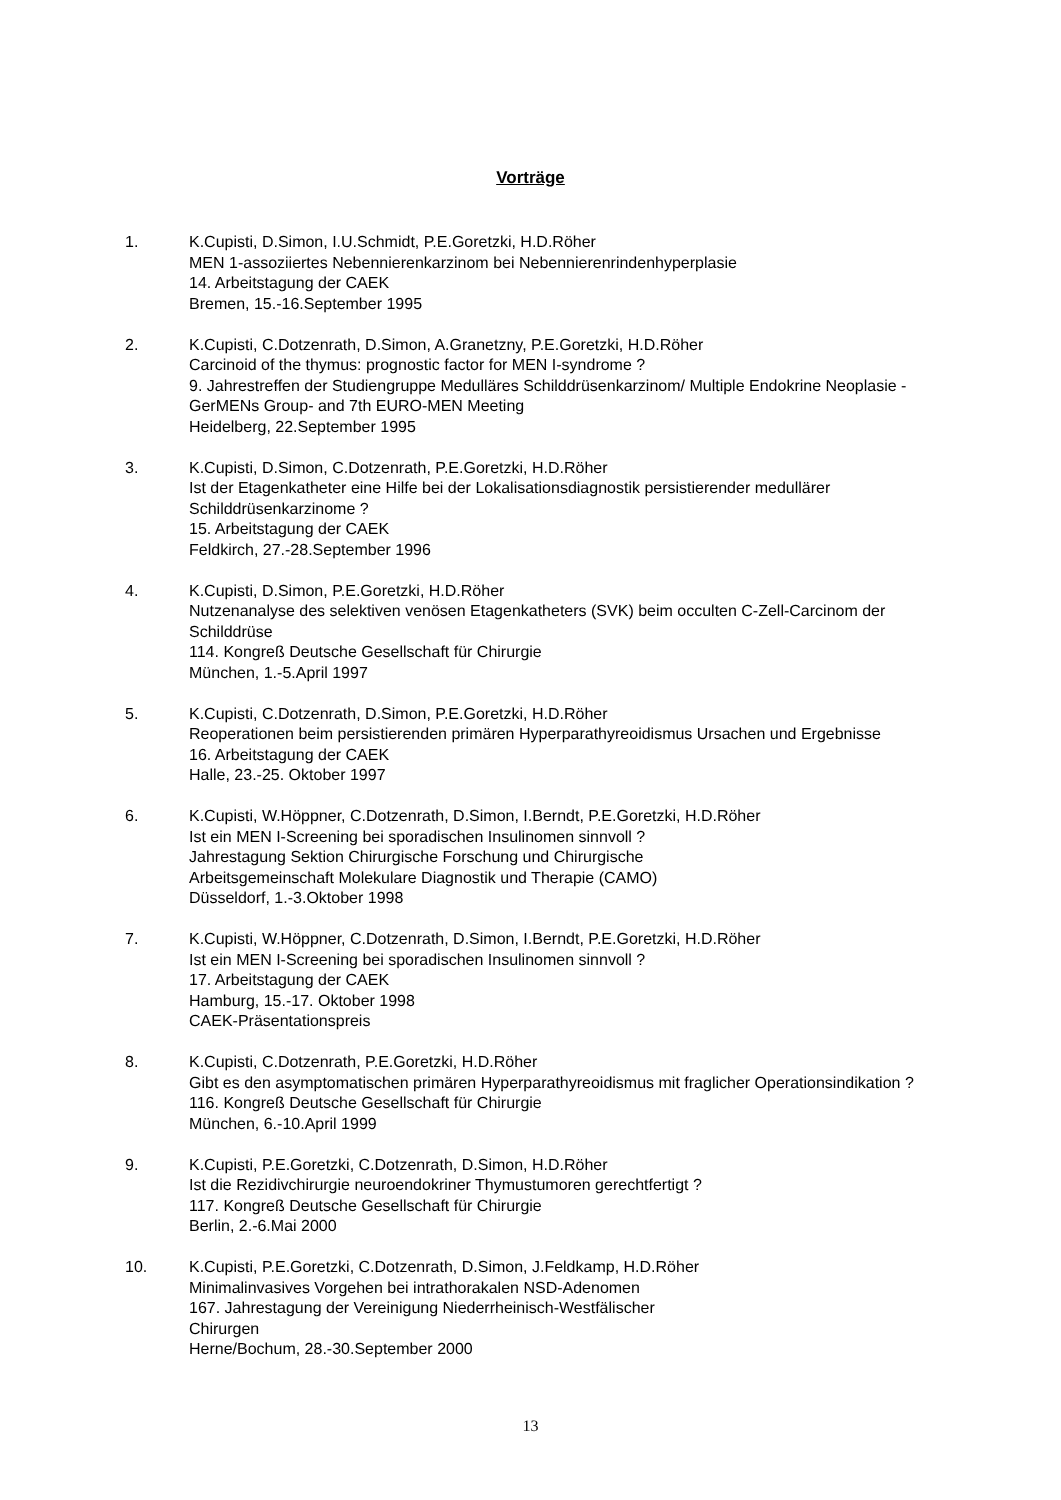Vorträge
1. K.Cupisti, D.Simon, I.U.Schmidt, P.E.Goretzki, H.D.Röher
MEN 1-assoziiertes Nebennierenkarzinom bei Nebennierenrindenhyperplasie
14. Arbeitstagung der CAEK
Bremen, 15.-16.September 1995
2. K.Cupisti, C.Dotzenrath, D.Simon, A.Granetzny, P.E.Goretzki, H.D.Röher
Carcinoid of the thymus: prognostic factor for MEN I-syndrome ?
9. Jahrestreffen der Studiengruppe Medulläres Schilddrüsenkarzinom/ Multiple Endokrine Neoplasie - GerMENs Group- and 7th EURO-MEN Meeting
Heidelberg, 22.September 1995
3. K.Cupisti, D.Simon, C.Dotzenrath, P.E.Goretzki, H.D.Röher
Ist der Etagenkatheter eine Hilfe bei der Lokalisationsdiagnostik persistierender medullärer Schilddrüsenkarzinome ?
15. Arbeitstagung der CAEK
Feldkirch, 27.-28.September 1996
4. K.Cupisti, D.Simon, P.E.Goretzki, H.D.Röher
Nutzenanalyse des selektiven venösen Etagenkatheters (SVK) beim occulten C-Zell-Carcinom der Schilddrüse
114. Kongreß Deutsche Gesellschaft für Chirurgie
München, 1.-5.April 1997
5. K.Cupisti, C.Dotzenrath, D.Simon, P.E.Goretzki, H.D.Röher
Reoperationen beim persistierenden primären Hyperparathyreoidismus Ursachen und Ergebnisse
16. Arbeitstagung der CAEK
Halle, 23.-25. Oktober 1997
6. K.Cupisti, W.Höppner, C.Dotzenrath, D.Simon, I.Berndt, P.E.Goretzki, H.D.Röher
Ist ein MEN I-Screening bei sporadischen Insulinomen sinnvoll ?
Jahrestagung Sektion Chirurgische Forschung und Chirurgische
Arbeitsgemeinschaft Molekulare Diagnostik und Therapie (CAMO)
Düsseldorf, 1.-3.Oktober 1998
7. K.Cupisti, W.Höppner, C.Dotzenrath, D.Simon, I.Berndt, P.E.Goretzki, H.D.Röher
Ist ein MEN I-Screening bei sporadischen Insulinomen sinnvoll ?
17. Arbeitstagung der CAEK
Hamburg, 15.-17. Oktober 1998
CAEK-Präsentationspreis
8. K.Cupisti, C.Dotzenrath, P.E.Goretzki, H.D.Röher
Gibt es den asymptomatischen primären Hyperparathyreoidismus mit fraglicher Operationsindikation ?
116. Kongreß Deutsche Gesellschaft für Chirurgie
München, 6.-10.April 1999
9. K.Cupisti, P.E.Goretzki, C.Dotzenrath, D.Simon, H.D.Röher
Ist die Rezidivchirurgie neuroendokriner Thymustumoren gerechtfertigt ?
117. Kongreß Deutsche Gesellschaft für Chirurgie
Berlin, 2.-6.Mai 2000
10. K.Cupisti, P.E.Goretzki, C.Dotzenrath, D.Simon, J.Feldkamp, H.D.Röher
Minimalinvasives Vorgehen bei intrathorakalen NSD-Adenomen
167. Jahrestagung der Vereinigung Niederrheinisch-Westfälischer
Chirurgen
Herne/Bochum, 28.-30.September 2000
13